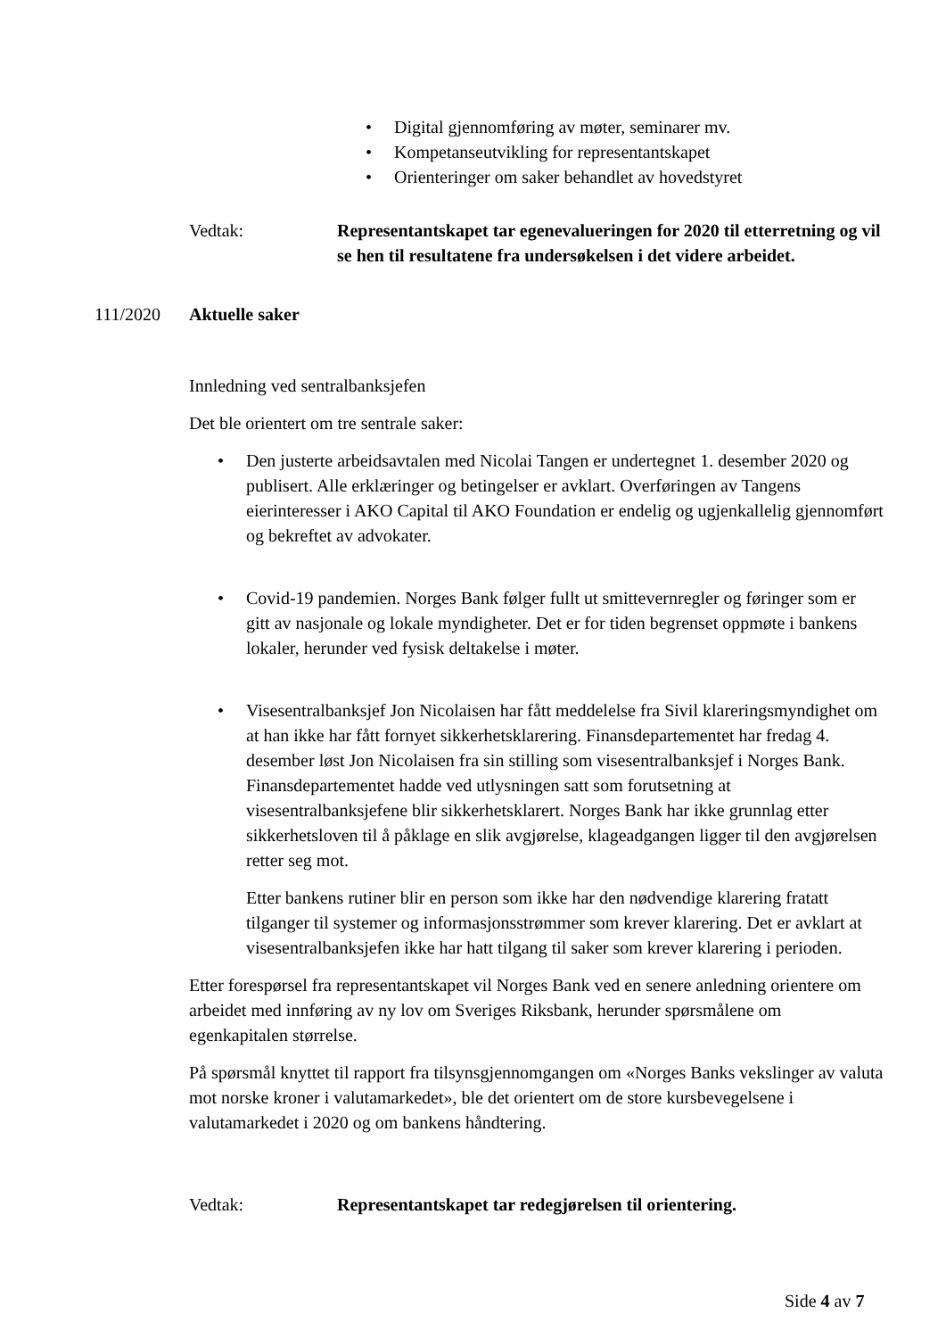• Digital gjennomføring av møter, seminarer mv.
• Kompetanseutvikling for representantskapet
• Orienteringer om saker behandlet av hovedstyret
Vedtak: Representantskapet tar egenevalueringen for 2020 til etterretning og vil se hen til resultatene fra undersøkelsen i det videre arbeidet.
111/2020 Aktuelle saker
Innledning ved sentralbanksjefen
Det ble orientert om tre sentrale saker:
• Den justerte arbeidsavtalen med Nicolai Tangen er undertegnet 1. desember 2020 og publisert. Alle erklæringer og betingelser er avklart. Overføringen av Tangens eierinteresser i AKO Capital til AKO Foundation er endelig og ugjenkallelig gjennomført og bekreftet av advokater.
• Covid-19 pandemien. Norges Bank følger fullt ut smittevernregler og føringer som er gitt av nasjonale og lokale myndigheter. Det er for tiden begrenset oppmøte i bankens lokaler, herunder ved fysisk deltakelse i møter.
• Visesentralbanksjef Jon Nicolaisen har fått meddelelse fra Sivil klareringsmyndighet om at han ikke har fått fornyet sikkerhetsklarering. Finansdepartementet har fredag 4. desember løst Jon Nicolaisen fra sin stilling som visesentralbanksjef i Norges Bank. Finansdepartementet hadde ved utlysningen satt som forutsetning at visesentralbanksjefene blir sikkerhetsklarert. Norges Bank har ikke grunnlag etter sikkerhetsloven til å påklage en slik avgjørelse, klageadgangen ligger til den avgjørelsen retter seg mot.
Etter bankens rutiner blir en person som ikke har den nødvendige klarering fratatt tilganger til systemer og informasjonsstrømmer som krever klarering. Det er avklart at visesentralbanksjefen ikke har hatt tilgang til saker som krever klarering i perioden.
Etter forespørsel fra representantskapet vil Norges Bank ved en senere anledning orientere om arbeidet med innføring av ny lov om Sveriges Riksbank, herunder spørsmålene om egenkapitalen størrelse.
På spørsmål knyttet til rapport fra tilsynsgjennomgangen om «Norges Banks vekslinger av valuta mot norske kroner i valutamarkedet», ble det orientert om de store kursbevegelsene i valutamarkedet i 2020 og om bankens håndtering.
Vedtak: Representantskapet tar redegjørelsen til orientering.
Side 4 av 7